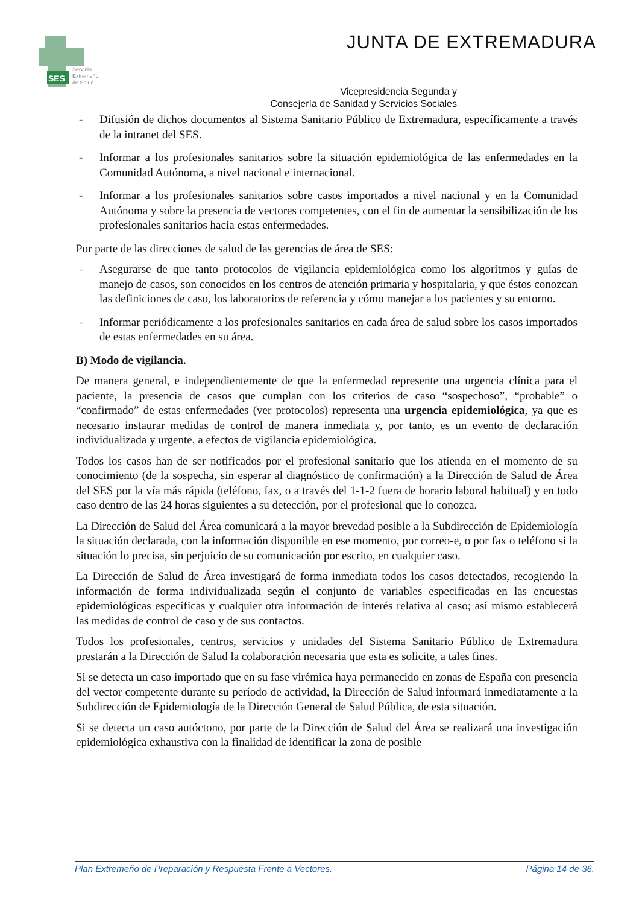SES
Servicio
Extremeño
de Salud
JUNTA DE EXTREMADURA
Vicepresidencia Segunda y
Consejería de Sanidad y Servicios Sociales
- Difusión de dichos documentos al Sistema Sanitario Público de Extremadura, específicamente a través de la intranet del SES.
- Informar a los profesionales sanitarios sobre la situación epidemiológica de las enfermedades en la Comunidad Autónoma, a nivel nacional e internacional.
- Informar a los profesionales sanitarios sobre casos importados a nivel nacional y en la Comunidad Autónoma y sobre la presencia de vectores competentes, con el fin de aumentar la sensibilización de los profesionales sanitarios hacia estas enfermedades.
Por parte de las direcciones de salud de las gerencias de área de SES:
- Asegurarse de que tanto protocolos de vigilancia epidemiológica como los algoritmos y guías de manejo de casos, son conocidos en los centros de atención primaria y hospitalaria, y que éstos conozcan las definiciones de caso, los laboratorios de referencia y cómo manejar a los pacientes y su entorno.
- Informar periódicamente a los profesionales sanitarios en cada área de salud sobre los casos importados de estas enfermedades en su área.
B) Modo de vigilancia.
De manera general, e independientemente de que la enfermedad represente una urgencia clínica para el paciente, la presencia de casos que cumplan con los criterios de caso “sospechoso”, “probable” o “confirmado” de estas enfermedades (ver protocolos) representa una urgencia epidemiológica, ya que es necesario instaurar medidas de control de manera inmediata y, por tanto, es un evento de declaración individualizada y urgente, a efectos de vigilancia epidemiológica.
Todos los casos han de ser notificados por el profesional sanitario que los atienda en el momento de su conocimiento (de la sospecha, sin esperar al diagnóstico de confirmación) a la Dirección de Salud de Área del SES por la vía más rápida (teléfono, fax, o a través del 1-1-2 fuera de horario laboral habitual) y en todo caso dentro de las 24 horas siguientes a su detección, por el profesional que lo conozca.
La Dirección de Salud del Área comunicará a la mayor brevedad posible a la Subdirección de Epidemiología la situación declarada, con la información disponible en ese momento, por correo-e, o por fax o teléfono si la situación lo precisa, sin perjuicio de su comunicación por escrito, en cualquier caso.
La Dirección de Salud de Área investigará de forma inmediata todos los casos detectados, recogiendo la información de forma individualizada según el conjunto de variables especificadas en las encuestas epidemiológicas específicas y cualquier otra información de interés relativa al caso; así mismo establecerá las medidas de control de caso y de sus contactos.
Todos los profesionales, centros, servicios y unidades del Sistema Sanitario Público de Extremadura prestarán a la Dirección de Salud la colaboración necesaria que esta es solicite, a tales fines.
Si se detecta un caso importado que en su fase virémica haya permanecido en zonas de España con presencia del vector competente durante su período de actividad, la Dirección de Salud informará inmediatamente a la Subdirección de Epidemiología de la Dirección General de Salud Pública, de esta situación.
Si se detecta un caso autóctono, por parte de la Dirección de Salud del Área se realizará una investigación epidemiológica exhaustiva con la finalidad de identificar la zona de posible
Plan Extremeño de Preparación y Respuesta Frente a Vectores. Página 14 de 36.